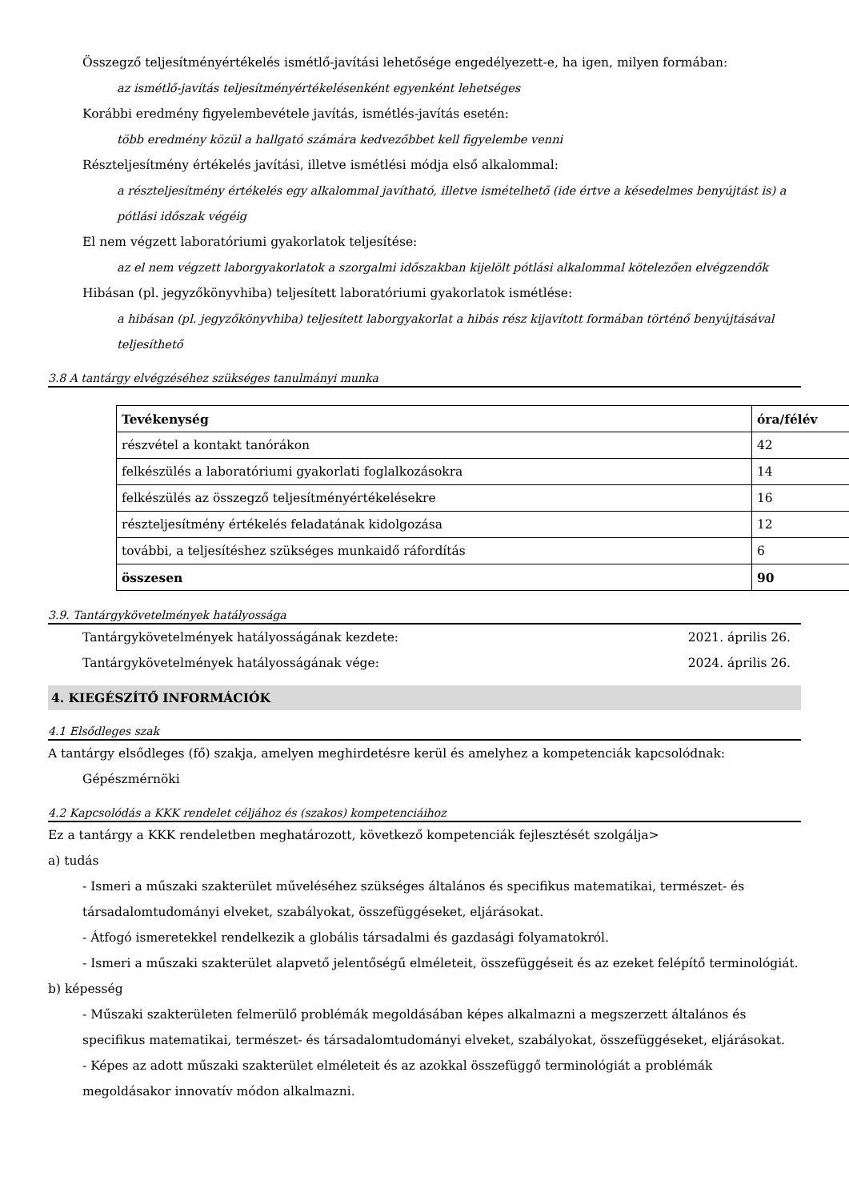Összegző teljesítményértékelés ismétlő-javítási lehetősége engedélyezett-e, ha igen, milyen formában:
az ismétlő-javítás teljesítményértékelésenként egyenként lehetséges
Korábbi eredmény figyelembevétele javítás, ismétlés-javítás esetén:
több eredmény közül a hallgató számára kedvezőbbet kell figyelembe venni
Részteljesítmény értékelés javítási, illetve ismétlési módja első alkalommal:
a részteljesítmény értékelés egy alkalommal javítható, illetve ismételhető (ide értve a késedelmes benyújtást is) a pótlási időszak végéig
El nem végzett laboratóriumi gyakorlatok teljesítése:
az el nem végzett laborgyakorlatok a szorgalmi időszakban kijelölt pótlási alkalommal kötelezően elvégzendők
Hibásan (pl. jegyzőkönyvhiba) teljesített laboratóriumi gyakorlatok ismétlése:
a hibásan (pl. jegyzőkönyvhiba) teljesített laborgyakorlat a hibás rész kijavított formában történő benyújtásával teljesíthető
3.8 A tantárgy elvégzéséhez szükséges tanulmányi munka
| Tevékenység | óra/félév |
| --- | --- |
| részvétel a kontakt tanórákon | 42 |
| felkészülés a laboratóriumi gyakorlati foglalkozásokra | 14 |
| felkészülés az összegző teljesítményértékelésekre | 16 |
| részteljesítmény értékelés feladatának kidolgozása | 12 |
| további, a teljesítéshez szükséges munkaidő ráfordítás | 6 |
| összesen | 90 |
3.9. Tantárgykövetelmények hatályossága
Tantárgykövetelmények hatályosságának kezdete: 2021. április 26.
Tantárgykövetelmények hatályosságának vége: 2024. április 26.
4. KIEGÉSZÍTŐ INFORMÁCIÓK
4.1 Elsődleges szak
A tantárgy elsődleges (fő) szakja, amelyen meghirdetésre kerül és amelyhez a kompetenciák kapcsolódnak:
Gépészmérnöki
4.2 Kapcsolódás a KKK rendelet céljához és (szakos) kompetenciáihoz
Ez a tantárgy a KKK rendeletben meghatározott, következő kompetenciák fejlesztését szolgálja>
a) tudás
- Ismeri a műszaki szakterület műveléséhez szükséges általános és specifikus matematikai, természet- és társadalomtudományi elveket, szabályokat, összefüggéseket, eljárásokat.
- Átfogó ismeretekkel rendelkezik a globális társadalmi és gazdasági folyamatokról.
- Ismeri a műszaki szakterület alapvető jelentőségű elméleteit, összefüggéseit és az ezeket felépítő terminológiát.
b) képesség
- Műszaki szakterületen felmerülő problémák megoldásában képes alkalmazni a megszerzett általános és specifikus matematikai, természet- és társadalomtudományi elveket, szabályokat, összefüggéseket, eljárásokat.
- Képes az adott műszaki szakterület elméleteit és az azokkal összefüggő terminológiát a problémák megoldásakor innovatív módon alkalmazni.